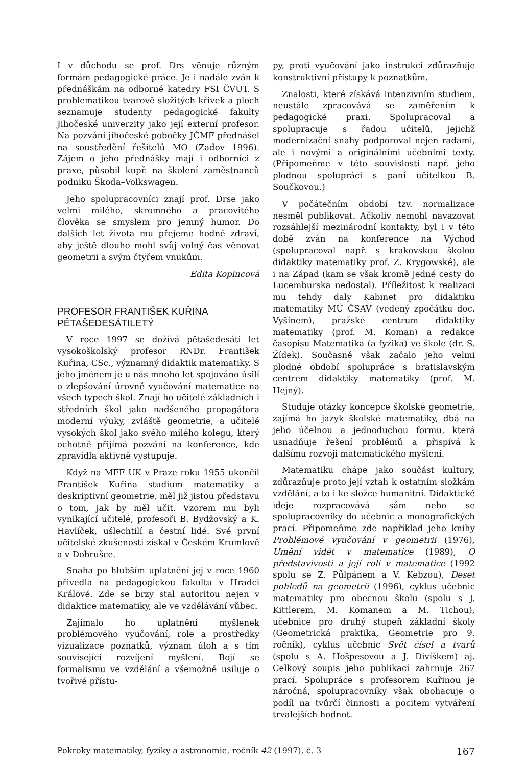I v důchodu se prof. Drs věnuje různým formám pedagogické práce. Je i nadále zván k přednáškám na odborné katedry FSI ČVUT. S problematikou tvarově složitých křivek a ploch seznamuje studenty pedagogické fakulty Jihočeské univerzity jako její externí profesor. Na pozvání jihočeské pobočky JČMF přednášel na soustředění řešitelů MO (Zadov 1996). Zájem o jeho přednášky mají i odborníci z praxe, působil kupř. na školení zaměstnanců podniku Škoda–Volkswagen.
Jeho spolupracovníci znají prof. Drse jako velmi milého, skromného a pracovitého člověka se smyslem pro jemný humor. Do dalších let života mu přejeme hodně zdraví, aby ještě dlouho mohl svůj volný čas věnovat geometrii a svým čtyřem vnukům.
Edita Kopincová
PROFESOR FRANTIŠEK KUŘINA
PĚTAŠEDESÁTILETÝ
V roce 1997 se dožívá pětašedesáti let vysokoškolský profesor RNDr. František Kuřina, CSc., významný didaktik matematiky. S jeho jménem je u nás mnoho let spojováno úsilí o zlepšování úrovně vyučování matematice na všech typech škol. Znají ho učitelé základních i středních škol jako nadšeného propagátora moderní výuky, zvláště geometrie, a učitelé vysokých škol jako svého milého kolegu, který ochotně přijímá pozvání na konference, kde zpravidla aktivně vystupuje.
Když na MFF UK v Praze roku 1955 ukončil František Kuřina studium matematiky a deskriptivní geometrie, měl již jistou představu o tom, jak by měl učit. Vzorem mu byli vynikající učitelé, profesoři B. Bydžovský a K. Havlíček, ušlechtilí a čestní lidé. Své první učitelské zkušenosti získal v Českém Krumlově a v Dobrušce.
Snaha po hlubším uplatnění jej v roce 1960 přivedla na pedagogickou fakultu v Hradci Králové. Zde se brzy stal autoritou nejen v didaktice matematiky, ale ve vzdělávání vůbec.
Zajímalo ho uplatnění myšlenek problémového vyučování, role a prostředky vizualizace poznatků, význam úloh a s tím související rozvíjení myšlení. Bojí se formalismu ve vzdělání a všemožně usiluje o tvořivé přístu-
py, proti vyučování jako instrukci zdůrazňuje konstruktivní přístupy k poznatkům.
Znalosti, které získává intenzivním studiem, neustále zpracovává se zaměřením k pedagogické praxi. Spolupracoval a spolupracuje s řadou učitelů, jejichž modernizační snahy podporoval nejen radami, ale i novými a originálními učebními texty. (Připomeňme v této souvislosti např. jeho plodnou spolupráci s paní učitelkou B. Součkovou.)
V počátečním období tzv. normalizace nesměl publikovat. Ačkoliv nemohl navazovat rozsáhlejší mezinárodní kontakty, byl i v této době zván na konference na Východ (spolupracoval např. s krakovskou školou didaktiky matematiky prof. Z. Krygowské), ale i na Západ (kam se však kromě jedné cesty do Lucemburska nedostal). Příležitost k realizaci mu tehdy daly Kabinet pro didaktiku matematiky MÚ ČSAV (vedený zpočátku doc. Vyšínem), pražské centrum didaktiky matematiky (prof. M. Koman) a redakce časopisu Matematika (a fyzika) ve škole (dr. S. Žídek). Současně však začalo jeho velmi plodné období spolupráce s bratislavským centrem didaktiky matematiky (prof. M. Hejný).
Studuje otázky koncepce školské geometrie, zajímá ho jazyk školské matematiky, dbá na jeho účelnou a jednoduchou formu, která usnadňuje řešení problémů a přispívá k dalšímu rozvoji matematického myšlení.
Matematiku chápe jako součást kultury, zdůrazňuje proto její vztah k ostatním složkám vzdělání, a to i ke složce humanitní. Didaktické ideje rozpracovává sám nebo se spolupracovníky do učebnic a monografických prací. Připomeňme zde například jeho knihy Problémové vyučování v geometrii (1976), Umění vidět v matematice (1989), O představivosti a její roli v matematice (1992 spolu se Z. Půlpánem a V. Kebzou), Deset pohledů na geometrii (1996), cyklus učebnic matematiky pro obecnou školu (spolu s J. Kittlerem, M. Komanem a M. Tichou), učebnice pro druhý stupeň základní školy (Geometrická praktika, Geometrie pro 9. ročník), cyklus učebnic Svět čísel a tvarů (spolu s A. Hošpesovou a J. Divíškem) aj. Celkový soupis jeho publikací zahrnuje 267 prací. Spolupráce s profesorem Kuřinou je náročná, spolupracovníky však obohacuje o podíl na tvůrčí činnosti a pocitem vytváření trvalejších hodnot.
Pokroky matematiky, fyziky a astronomie, ročník 42 (1997), č. 3 167